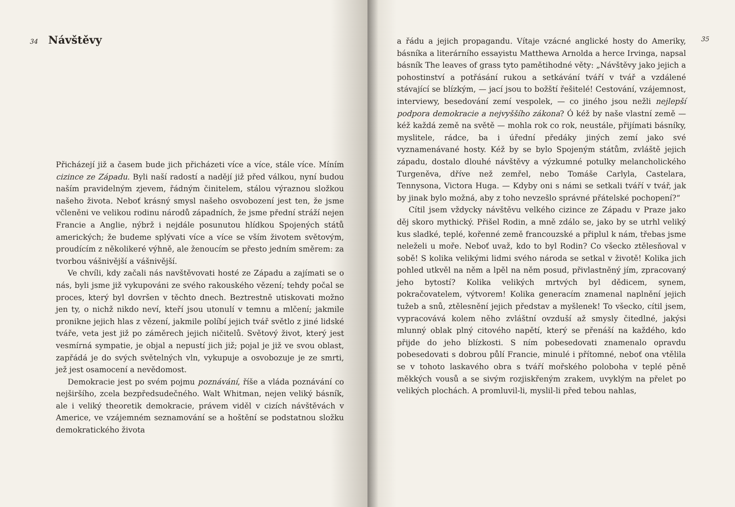34
Návštěvy
Přicházejí již a časem bude jich přicházeti více a více, stále více. Míním cizince ze Západu. Byli naší radostí a nadějí již před válkou, nyní budou naším pravidelným zjevem, řádným činitelem, stálou výraznou složkou našeho života. Neboť krásný smysl našeho osvobození jest ten, že jsme včleněni ve velikou rodinu národů západních, že jsme přední stráží nejen Francie a Anglie, nýbrž i nejdále posunutou hlídkou Spojených států amerických; že budeme splývati více a více se vším životem světovým, proudícím z několikeré výhně, ale ženoucím se přesto jedním směrem: za tvorbou vášnivější a vášnivější.
Ve chvíli, kdy začali nás navštěvovati hosté ze Západu a zajímati se o nás, byli jsme již vykupováni ze svého rakouského vězení; tehdy počal se proces, který byl dovršen v těchto dnech. Beztrestně utiskovati možno jen ty, o nichž nikdo neví, kteří jsou utonulí v temnu a mlčení; jakmile pronikne jejich hlas z vězení, jakmile políbí jejich tvář světlo z jiné lidské tváře, veta jest již po záměrech jejich ničitelů. Světový život, který jest vesmírná sympatie, je objal a nepustí jich již; pojal je již ve svou oblast, zapřádá je do svých světelných vln, vykupuje a osvobozuje je ze smrti, jež jest osamocení a nevědomost.
Demokracie jest po svém pojmu poznávání, říše a vláda poznávání co nejširšího, zcela bezpředsudečného. Walt Whitman, nejen veliký básník, ale i veliký theoretik demokracie, právem viděl v cizích návštěvách v Americe, ve vzájemném seznamování se a hoštění se podstatnou složku demokratického života
a řádu a jejich propagandu. Vítaje vzácné anglické hosty do Ameriky, básníka a literárního essayistu Matthewa Arnolda a herce Irvinga, napsal básník The leaves of grass tyto pamětihodné věty: „Návštěvy jako jejich a pohostinství a potřásání rukou a setkávání tváří v tvář a vzdálené stávající se blízkým, — jací jsou to božští řešitelé! Cestování, vzájemnost, interviewy, besedování zemí vespolek, — co jiného jsou nežli nejlepší podpora demokracie a nejvyššího zákona? Ó kéž by naše vlastní země — kéž každá země na světě — mohla rok co rok, neustále, přijímati básníky, myslitele, rádce, ba i úřední předáky jiných zemí jako své vyznamenávané hosty. Kéž by se bylo Spojeným státům, zvláště jejich západu, dostalo dlouhé návštěvy a výzkumné potulky melancholického Turgeněva, dříve než zemřel, nebo Tomáše Carlyla, Castelara, Tennysona, Victora Huga. — Kdyby oni s námi se setkali tváří v tvář, jak by jinak bylo možná, aby z toho nevzešlo správné přátelské pochopení?“
Cítil jsem vždycky návštěvu velkého cizince ze Západu v Praze jako děj skoro mythický. Přišel Rodin, a mně zdálo se, jako by se utrhl veliký kus sladké, teplé, kořenné země francouzské a připlul k nám, třebas jsme neleželi u moře. Neboť uvaž, kdo to byl Rodin? Co všecko ztělesňoval v sobě! S kolika velikými lidmi svého národa se setkal v životě! Kolika jich pohled utkvěl na něm a lpěl na něm posud, přivlastněný jím, zpracovaný jeho bytostí? Kolika velikých mrtvých byl dědicem, synem, pokračovatelem, výtvorem! Kolika generacím znamenal naplnění jejich tužeb a snů, ztělesnění jejich představ a myšlenek! To všecko, cítil jsem, vypracovává kolem něho zvláštní ovzduší až smysly čitedlné, jakýsi mlunný oblak plný citového napětí, který se přenáší na každého, kdo přijde do jeho blízkosti. S ním pobesedovati znamenalo opravdu pobesedovati s dobrou půlí Francie, minulé i přítomné, neboť ona vtělila se v tohoto laskavého obra s tváří mořského poloboha v teplé pěně měkkých vousů a se sivým rozjiskřeným zrakem, uvyklým na přelet po velikých plochách. A promluvil-li, myslil-li před tebou nahlas,
35